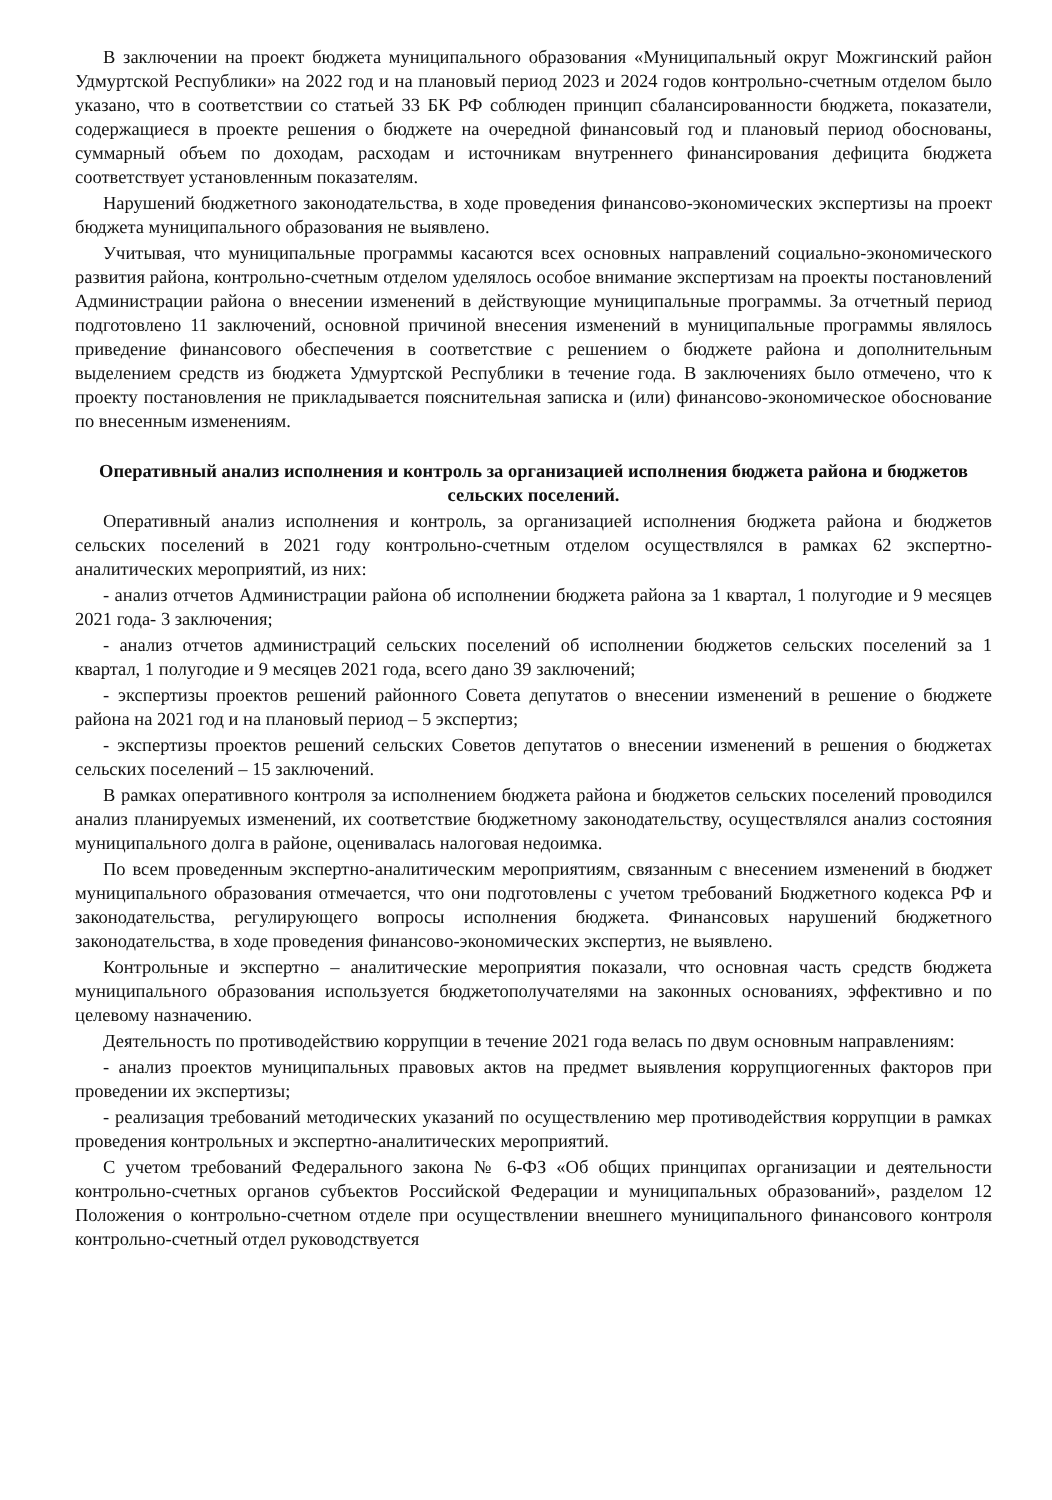В заключении на проект бюджета муниципального образования «Муниципальный округ Можгинский район Удмуртской Республики» на 2022 год и на плановый период 2023 и 2024 годов контрольно-счетным отделом было указано, что в соответствии со статьей 33 БК РФ соблюден принцип сбалансированности бюджета, показатели, содержащиеся в проекте решения о бюджете на очередной финансовый год и плановый период обоснованы, суммарный объем по доходам, расходам и источникам внутреннего финансирования дефицита бюджета соответствует установленным показателям.
Нарушений бюджетного законодательства, в ходе проведения финансово-экономических экспертизы на проект бюджета муниципального образования не выявлено.
Учитывая, что муниципальные программы касаются всех основных направлений социально-экономического развития района, контрольно-счетным отделом уделялось особое внимание экспертизам на проекты постановлений Администрации района о внесении изменений в действующие муниципальные программы. За отчетный период подготовлено 11 заключений, основной причиной внесения изменений в муниципальные программы являлось приведение финансового обеспечения в соответствие с решением о бюджете района и дополнительным выделением средств из бюджета Удмуртской Республики в течение года. В заключениях было отмечено, что к проекту постановления не прикладывается пояснительная записка и (или) финансово-экономическое обоснование по внесенным изменениям.
Оперативный анализ исполнения и контроль за организацией исполнения бюджета района и бюджетов сельских поселений.
Оперативный анализ исполнения и контроль, за организацией исполнения бюджета района и бюджетов сельских поселений в 2021 году контрольно-счетным отделом осуществлялся в рамках 62 экспертно-аналитических мероприятий, из них:
- анализ отчетов Администрации района об исполнении бюджета района за 1 квартал, 1 полугодие и 9 месяцев 2021 года- 3 заключения;
- анализ отчетов администраций сельских поселений об исполнении бюджетов сельских поселений за 1 квартал, 1 полугодие и 9 месяцев 2021 года, всего дано 39 заключений;
- экспертизы проектов решений районного Совета депутатов о внесении изменений в решение о бюджете района на 2021 год и на плановый период – 5 экспертиз;
- экспертизы проектов решений сельских Советов депутатов о внесении изменений в решения о бюджетах сельских поселений – 15 заключений.
В рамках оперативного контроля за исполнением бюджета района и бюджетов сельских поселений проводился анализ планируемых изменений, их соответствие бюджетному законодательству, осуществлялся анализ состояния муниципального долга в районе, оценивалась налоговая недоимка.
По всем проведенным экспертно-аналитическим мероприятиям, связанным с внесением изменений в бюджет муниципального образования отмечается, что они подготовлены с учетом требований Бюджетного кодекса РФ и законодательства, регулирующего вопросы исполнения бюджета. Финансовых нарушений бюджетного законодательства, в ходе проведения финансово-экономических экспертиз, не выявлено.
Контрольные и экспертно – аналитические мероприятия показали, что основная часть средств бюджета муниципального образования используется бюджетополучателями на законных основаниях, эффективно и по целевому назначению.
Деятельность по противодействию коррупции в течение 2021 года велась по двум основным направлениям:
- анализ проектов муниципальных правовых актов на предмет выявления коррупциогенных факторов при проведении их экспертизы;
- реализация требований методических указаний по осуществлению мер противодействия коррупции в рамках проведения контрольных и экспертно-аналитических мероприятий.
С учетом требований Федерального закона № 6-ФЗ «Об общих принципах организации и деятельности контрольно-счетных органов субъектов Российской Федерации и муниципальных образований», разделом 12 Положения о контрольно-счетном отделе при осуществлении внешнего муниципального финансового контроля контрольно-счетный отдел руководствуется